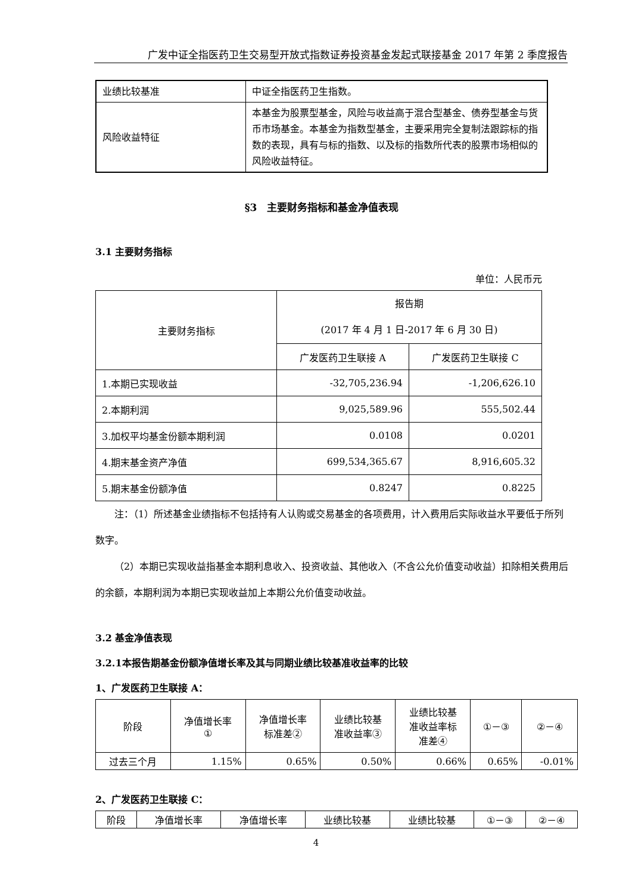广发中证全指医药卫生交易型开放式指数证券投资基金发起式联接基金 2017 年第 2 季度报告
| 业绩比较基准 | 中证全指医药卫生指数。 |
| 风险收益特征 | 本基金为股票型基金，风险与收益高于混合型基金、债券型基金与货币市场基金。本基金为指数型基金，主要采用完全复制法跟踪标的指数的表现，具有与标的指数、以及标的指数所代表的股票市场相似的风险收益特征。 |
§3　主要财务指标和基金净值表现
3.1 主要财务指标
单位：人民币元
| 主要财务指标 | 报告期 (2017 年 4 月 1 日-2017 年 6 月 30 日) | |
| | 广发医药卫生联接 A | 广发医药卫生联接 C |
| 1.本期已实现收益 | -32,705,236.94 | -1,206,626.10 |
| 2.本期利润 | 9,025,589.96 | 555,502.44 |
| 3.加权平均基金份额本期利润 | 0.0108 | 0.0201 |
| 4.期末基金资产净值 | 699,534,365.67 | 8,916,605.32 |
| 5.期末基金份额净值 | 0.8247 | 0.8225 |
注：（1）所述基金业绩指标不包括持有人认购或交易基金的各项费用，计入费用后实际收益水平要低于所列数字。
（2）本期已实现收益指基金本期利息收入、投资收益、其他收入（不含公允价值变动收益）扣除相关费用后的余额，本期利润为本期已实现收益加上本期公允价值变动收益。
3.2 基金净值表现
3.2.1本报告期基金份额净值增长率及其与同期业绩比较基准收益率的比较
1、广发医药卫生联接 A：
| 阶段 | 净值增长率 ① | 净值增长率 标准差② | 业绩比较基 准收益率③ | 业绩比较基 准收益率标 准差④ | ①－③ | ②－④ |
| 过去三个月 | 1.15% | 0.65% | 0.50% | 0.66% | 0.65% | -0.01% |
2、广发医药卫生联接 C：
| 阶段 | 净值增长率 | 净值增长率 | 业绩比较基 | 业绩比较基 | ①－③ | ②－④ |
4